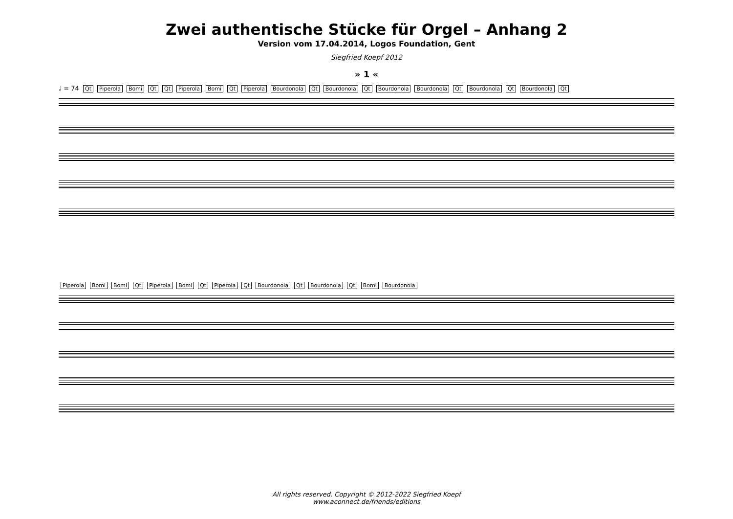Zwei authentische Stücke für Orgel – Anhang 2
Version vom 17.04.2014, Logos Foundation, Gent
Siegfried Koepf 2012
» 1 «
♩ = 74 Qt Piperola Bomi Qt Qt Piperola Bomi Qt Piperola Bourdonola Qt Bourdonola Qt Bourdonola Bourdonola Qt Bourdonola Qt Bourdonola Qt
Piperola Bomi Bomi Qt Piperola Bomi Qt Piperola Qt Bourdonola Qt Bourdonola Qt Bomi Bourdonola
All rights reserved. Copyright © 2012-2022 Siegfried Koepf
www.aconnect.de/friends/editions